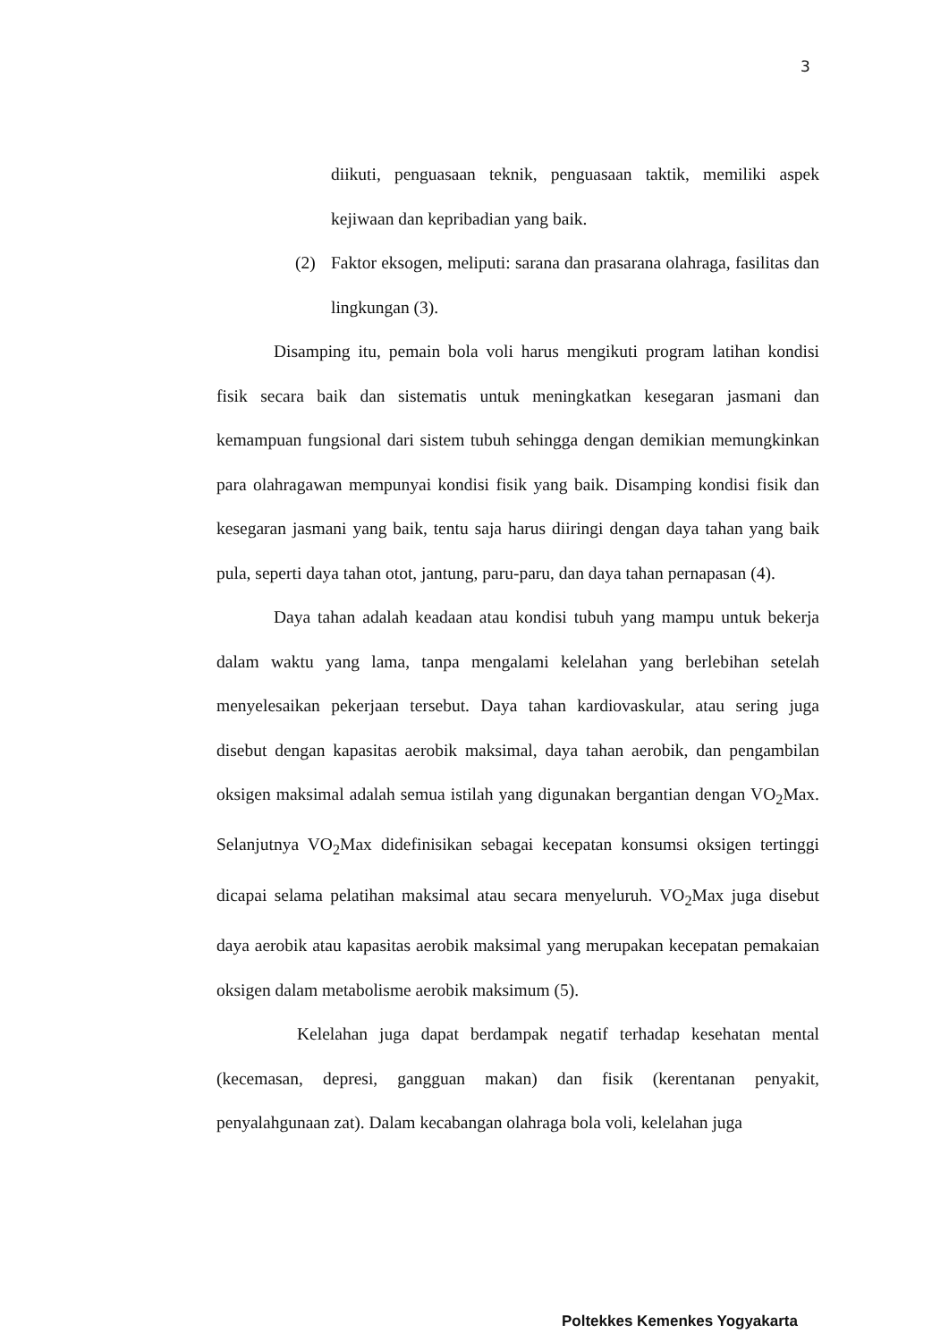3
diikuti, penguasaan teknik, penguasaan taktik, memiliki aspek kejiwaan dan kepribadian yang baik.
(2) Faktor eksogen, meliputi: sarana dan prasarana olahraga, fasilitas dan lingkungan (3).
Disamping itu, pemain bola voli harus mengikuti program latihan kondisi fisik secara baik dan sistematis untuk meningkatkan kesegaran jasmani dan kemampuan fungsional dari sistem tubuh sehingga dengan demikian memungkinkan para olahragawan mempunyai kondisi fisik yang baik. Disamping kondisi fisik dan kesegaran jasmani yang baik, tentu saja harus diiringi dengan daya tahan yang baik pula, seperti daya tahan otot, jantung, paru-paru, dan daya tahan pernapasan (4).
Daya tahan adalah keadaan atau kondisi tubuh yang mampu untuk bekerja dalam waktu yang lama, tanpa mengalami kelelahan yang berlebihan setelah menyelesaikan pekerjaan tersebut. Daya tahan kardiovaskular, atau sering juga disebut dengan kapasitas aerobik maksimal, daya tahan aerobik, dan pengambilan oksigen maksimal adalah semua istilah yang digunakan bergantian dengan VO<sub>2</sub>Max. Selanjutnya VO<sub>2</sub>Max didefinisikan sebagai kecepatan konsumsi oksigen tertinggi dicapai selama pelatihan maksimal atau secara menyeluruh. VO<sub>2</sub>Max juga disebut daya aerobik atau kapasitas aerobik maksimal yang merupakan kecepatan pemakaian oksigen dalam metabolisme aerobik maksimum (5).
Kelelahan juga dapat berdampak negatif terhadap kesehatan mental (kecemasan, depresi, gangguan makan) dan fisik (kerentanan penyakit, penyalahgunaan zat). Dalam kecabangan olahraga bola voli, kelelahan juga
Poltekkes Kemenkes Yogyakarta